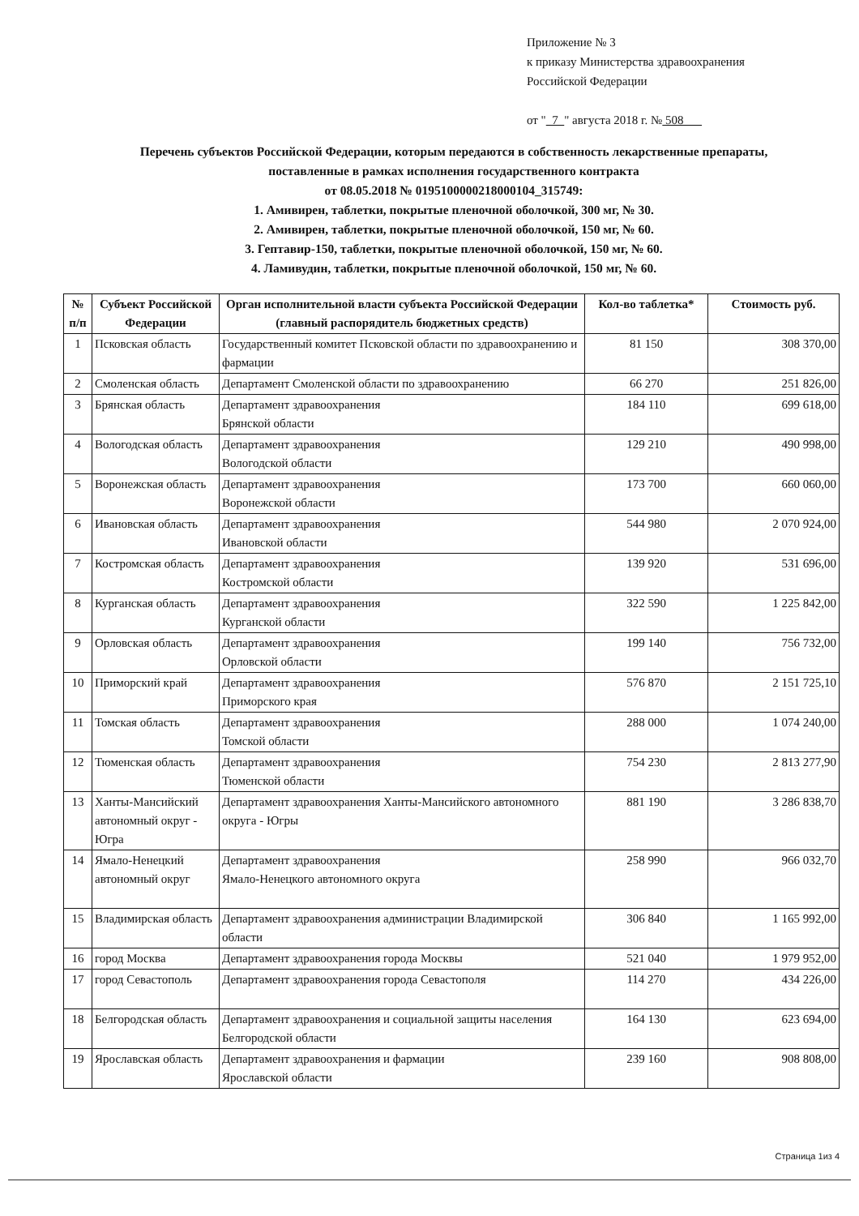Приложение № 3
к приказу Министерства здравоохранения
Российской Федерации
от " 7 " августа 2018 г. № 508
Перечень субъектов Российской Федерации, которым передаются в собственность лекарственные препараты,
поставленные в рамках исполнения государственного контракта
от 08.05.2018 № 0195100000218000104_315749:
1. Амивирен, таблетки, покрытые пленочной оболочкой, 300 мг, № 30.
2. Амивирен, таблетки, покрытые пленочной оболочкой, 150 мг, № 60.
3. Гептавир-150, таблетки, покрытые пленочной оболочкой, 150 мг, № 60.
4. Ламивудин, таблетки, покрытые пленочной оболочкой, 150 мг, № 60.
| № п/п | Субъект Российской Федерации | Орган исполнительной власти субъекта Российской Федерации (главный распорядитель бюджетных средств) | Кол-во таблетка* | Стоимость руб. |
| --- | --- | --- | --- | --- |
| 1 | Псковская область | Государственный комитет Псковской области по здравоохранению и фармации | 81 150 | 308 370,00 |
| 2 | Смоленская область | Департамент Смоленской области по здравоохранению | 66 270 | 251 826,00 |
| 3 | Брянская область | Департамент здравоохранения Брянской области | 184 110 | 699 618,00 |
| 4 | Вологодская область | Департамент здравоохранения Вологодской области | 129 210 | 490 998,00 |
| 5 | Воронежская область | Департамент здравоохранения Воронежской области | 173 700 | 660 060,00 |
| 6 | Ивановская область | Департамент здравоохранения Ивановской области | 544 980 | 2 070 924,00 |
| 7 | Костромская область | Департамент здравоохранения Костромской области | 139 920 | 531 696,00 |
| 8 | Курганская область | Департамент здравоохранения Курганской области | 322 590 | 1 225 842,00 |
| 9 | Орловская область | Департамент здравоохранения Орловской области | 199 140 | 756 732,00 |
| 10 | Приморский край | Департамент здравоохранения Приморского края | 576 870 | 2 151 725,10 |
| 11 | Томская область | Департамент здравоохранения Томской области | 288 000 | 1 074 240,00 |
| 12 | Тюменская область | Департамент здравоохранения Тюменской области | 754 230 | 2 813 277,90 |
| 13 | Ханты-Мансийский автономный округ - Югра | Департамент здравоохранения Ханты-Мансийского автономного округа - Югры | 881 190 | 3 286 838,70 |
| 14 | Ямало-Ненецкий автономный округ | Департамент здравоохранения Ямало-Ненецкого автономного округа | 258 990 | 966 032,70 |
| 15 | Владимирская область | Департамент здравоохранения администрации Владимирской области | 306 840 | 1 165 992,00 |
| 16 | город Москва | Департамент здравоохранения города Москвы | 521 040 | 1 979 952,00 |
| 17 | город Севастополь | Департамент здравоохранения города Севастополя | 114 270 | 434 226,00 |
| 18 | Белгородская область | Департамент здравоохранения и социальной защиты населения Белгородской области | 164 130 | 623 694,00 |
| 19 | Ярославская область | Департамент здравоохранения и фармации Ярославской области | 239 160 | 908 808,00 |
Страница 1из 4